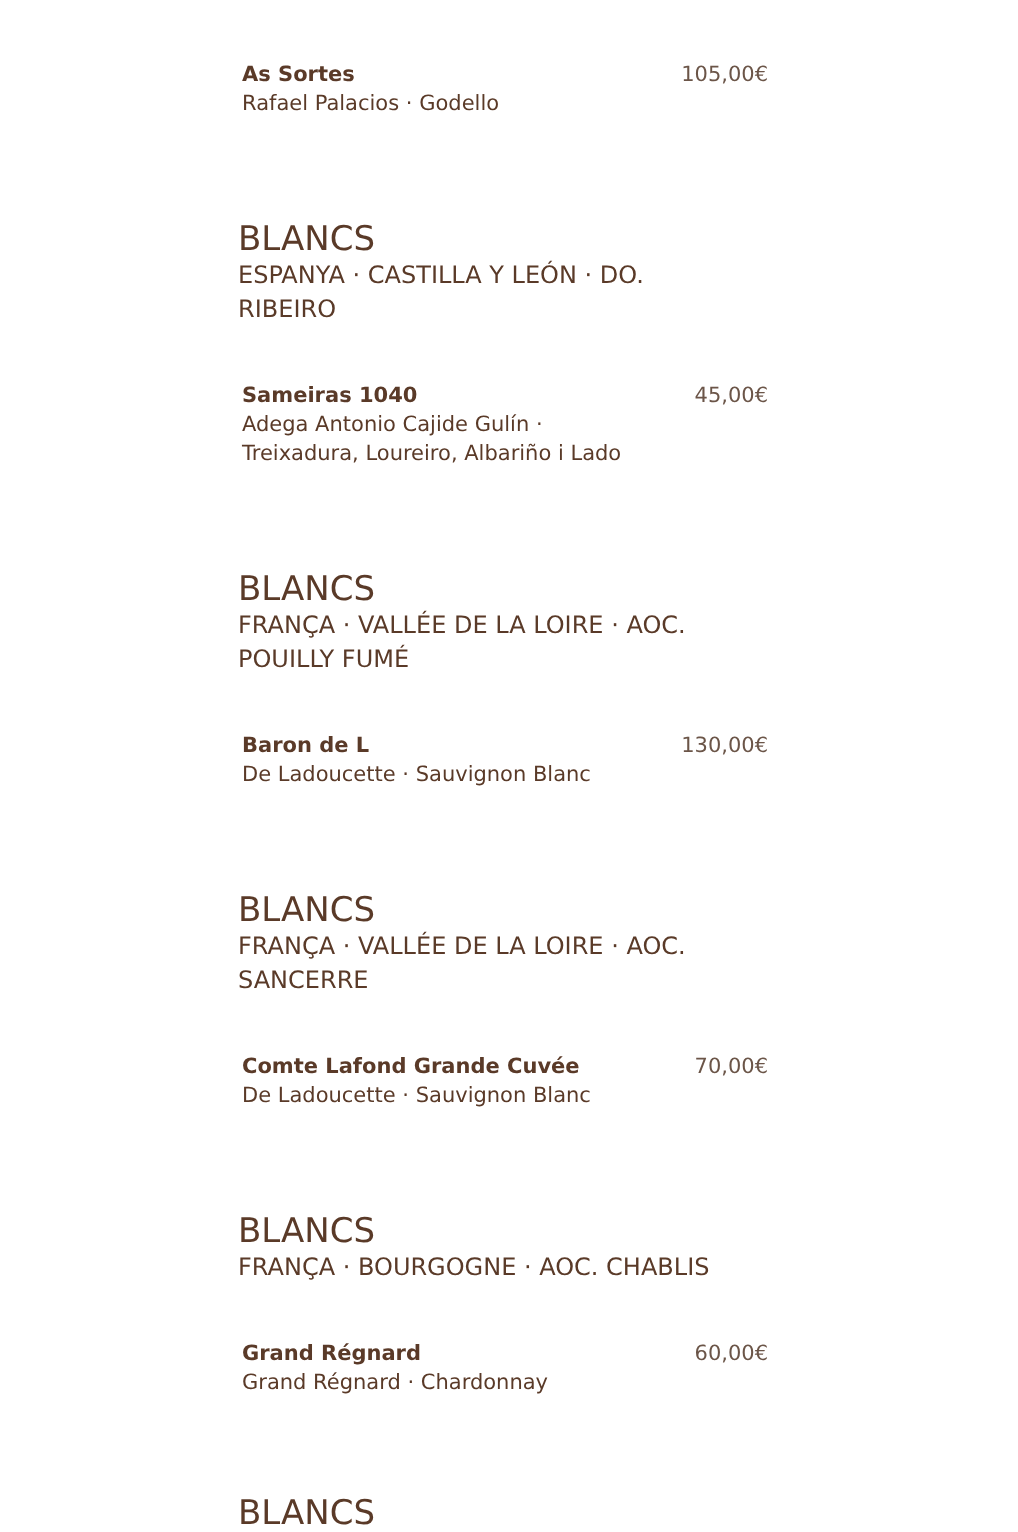As Sortes
Rafael Palacios · Godello
105,00€
BLANCS
ESPANYA · CASTILLA Y LEÓN · DO.
RIBEIRO
Sameiras 1040
Adega Antonio Cajide Gulín ·
Treixadura, Loureiro, Albariño i Lado
45,00€
BLANCS
FRANÇA · VALLÉE DE LA LOIRE · AOC.
POUILLY FUMÉ
Baron de L
De Ladoucette · Sauvignon Blanc
130,00€
BLANCS
FRANÇA · VALLÉE DE LA LOIRE · AOC.
SANCERRE
Comte Lafond Grande Cuvée
De Ladoucette · Sauvignon Blanc
70,00€
BLANCS
FRANÇA · BOURGOGNE · AOC. CHABLIS
Grand Régnard
Grand Régnard · Chardonnay
60,00€
BLANCS